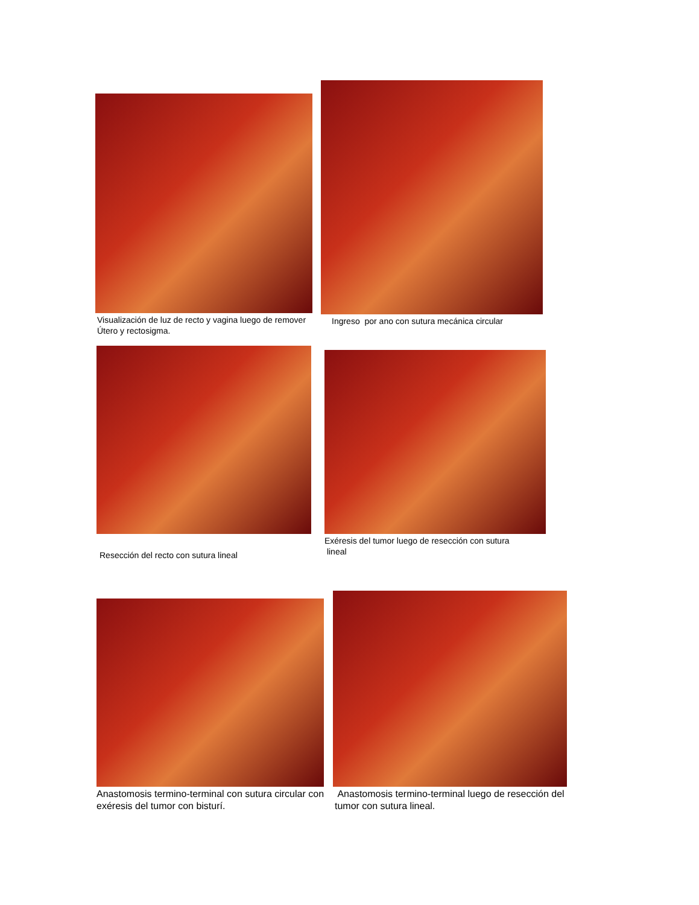Visualización de luz de recto y vagina luego de remover Útero y rectosigma.
Ingreso por ano con sutura mecánica circular
Resección del recto con sutura lineal
Exéresis del tumor luego de resección con sutura
lineal
Anastomosis termino-terminal con sutura circular con exéresis del tumor con bisturí.
Anastomosis termino-terminal luego de resección del tumor con sutura lineal.